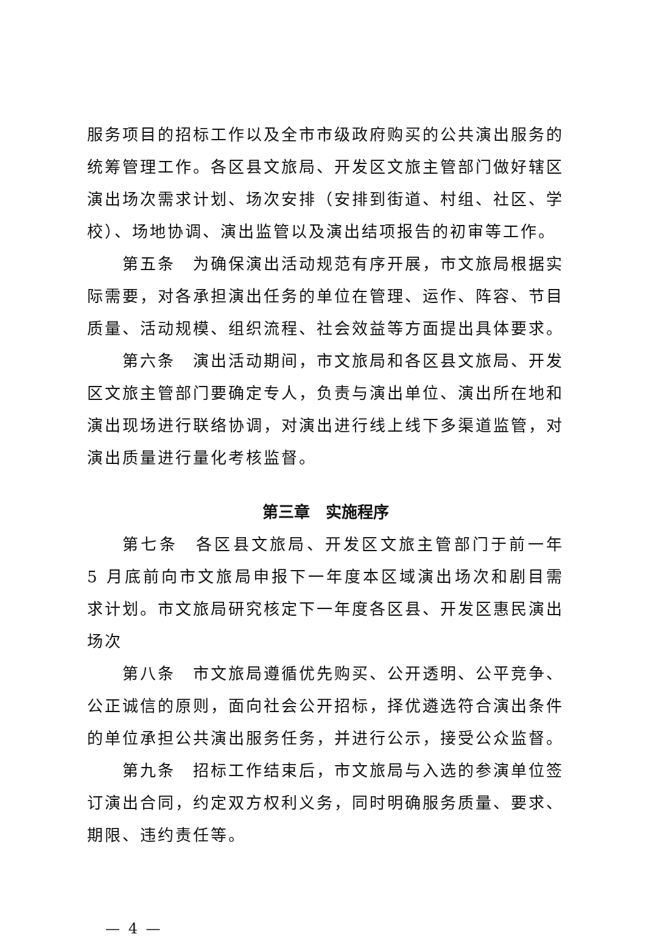服务项目的招标工作以及全市市级政府购买的公共演出服务的统筹管理工作。各区县文旅局、开发区文旅主管部门做好辖区演出场次需求计划、场次安排（安排到街道、村组、社区、学校）、场地协调、演出监管以及演出结项报告的初审等工作。
第五条　为确保演出活动规范有序开展，市文旅局根据实际需要，对各承担演出任务的单位在管理、运作、阵容、节目质量、活动规模、组织流程、社会效益等方面提出具体要求。
第六条　演出活动期间，市文旅局和各区县文旅局、开发区文旅主管部门要确定专人，负责与演出单位、演出所在地和演出现场进行联络协调，对演出进行线上线下多渠道监管，对演出质量进行量化考核监督。
第三章　实施程序
第七条　各区县文旅局、开发区文旅主管部门于前一年 5 月底前向市文旅局申报下一年度本区域演出场次和剧目需求计划。市文旅局研究核定下一年度各区县、开发区惠民演出场次
第八条　市文旅局遵循优先购买、公开透明、公平竞争、公正诚信的原则，面向社会公开招标，择优遴选符合演出条件的单位承担公共演出服务任务，并进行公示，接受公众监督。
第九条　招标工作结束后，市文旅局与入选的参演单位签订演出合同，约定双方权利义务，同时明确服务质量、要求、期限、违约责任等。
— 4 —